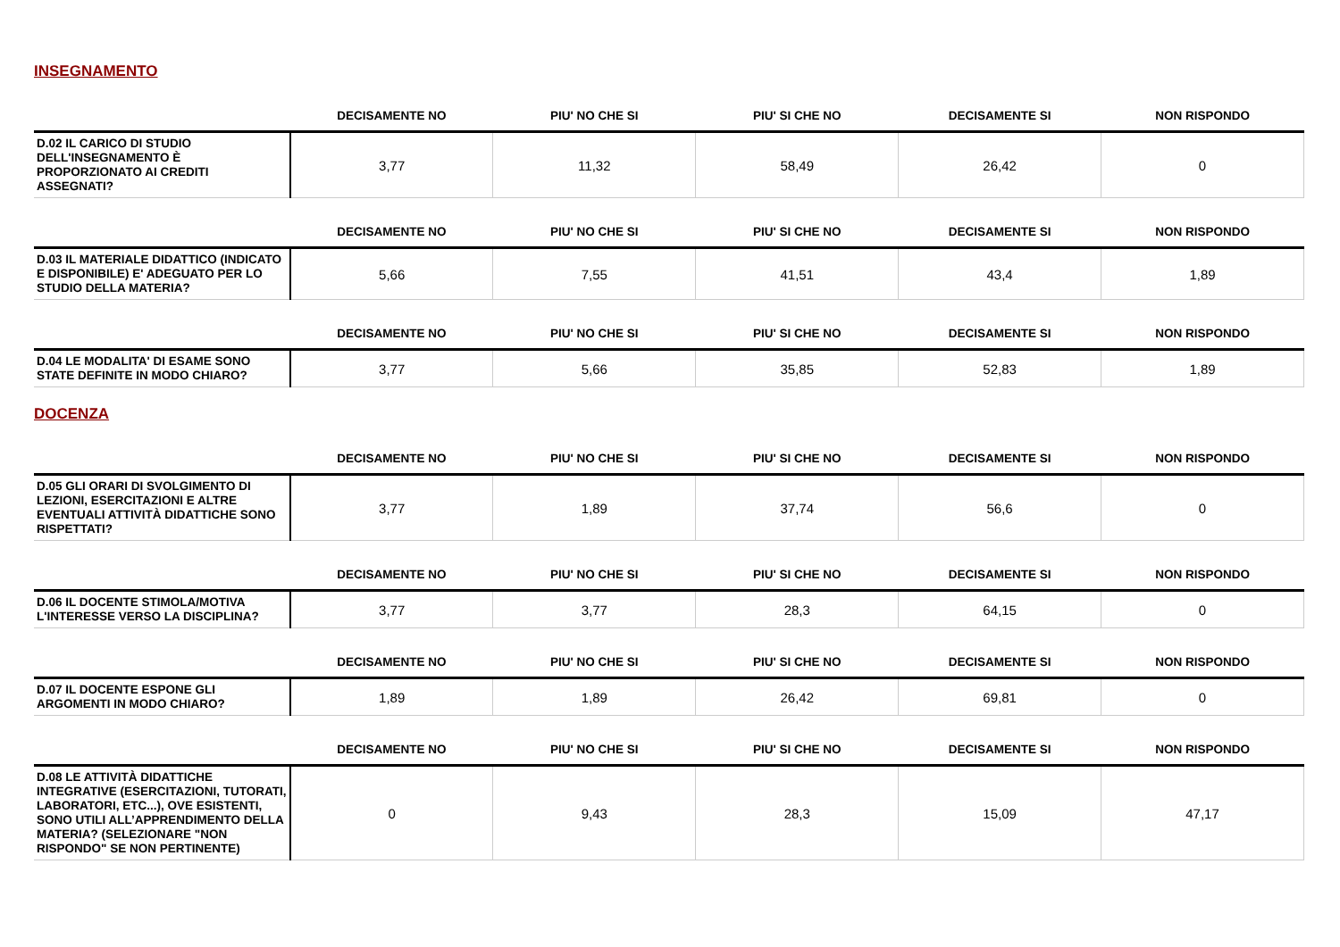INSEGNAMENTO
| | DECISAMENTE NO | PIU' NO CHE SI | PIU' SI CHE NO | DECISAMENTE SI | NON RISPONDO |
| --- | --- | --- | --- | --- | --- |
| D.02 IL CARICO DI STUDIO DELL'INSEGNAMENTO È PROPORZIONATO AI CREDITI ASSEGNATI? | 3,77 | 11,32 | 58,49 | 26,42 | 0 |
| | DECISAMENTE NO | PIU' NO CHE SI | PIU' SI CHE NO | DECISAMENTE SI | NON RISPONDO |
| --- | --- | --- | --- | --- | --- |
| D.03 IL MATERIALE DIDATTICO (INDICATO E DISPONIBILE) E' ADEGUATO PER LO STUDIO DELLA MATERIA? | 5,66 | 7,55 | 41,51 | 43,4 | 1,89 |
| | DECISAMENTE NO | PIU' NO CHE SI | PIU' SI CHE NO | DECISAMENTE SI | NON RISPONDO |
| --- | --- | --- | --- | --- | --- |
| D.04 LE MODALITA' DI ESAME SONO STATE DEFINITE IN MODO CHIARO? | 3,77 | 5,66 | 35,85 | 52,83 | 1,89 |
DOCENZA
| | DECISAMENTE NO | PIU' NO CHE SI | PIU' SI CHE NO | DECISAMENTE SI | NON RISPONDO |
| --- | --- | --- | --- | --- | --- |
| D.05 GLI ORARI DI SVOLGIMENTO DI LEZIONI, ESERCITAZIONI E ALTRE EVENTUALI ATTIVITÀ DIDATTICHE SONO RISPETTATI? | 3,77 | 1,89 | 37,74 | 56,6 | 0 |
| | DECISAMENTE NO | PIU' NO CHE SI | PIU' SI CHE NO | DECISAMENTE SI | NON RISPONDO |
| --- | --- | --- | --- | --- | --- |
| D.06 IL DOCENTE STIMOLA/MOTIVA L'INTERESSE VERSO LA DISCIPLINA? | 3,77 | 3,77 | 28,3 | 64,15 | 0 |
| | DECISAMENTE NO | PIU' NO CHE SI | PIU' SI CHE NO | DECISAMENTE SI | NON RISPONDO |
| --- | --- | --- | --- | --- | --- |
| D.07 IL DOCENTE ESPONE GLI ARGOMENTI IN MODO CHIARO? | 1,89 | 1,89 | 26,42 | 69,81 | 0 |
| | DECISAMENTE NO | PIU' NO CHE SI | PIU' SI CHE NO | DECISAMENTE SI | NON RISPONDO |
| --- | --- | --- | --- | --- | --- |
| D.08 LE ATTIVITÀ DIDATTICHE INTEGRATIVE (ESERCITAZIONI, TUTORATI, LABORATORI, ETC...), OVE ESISTENTI, SONO UTILI ALL’APPRENDIMENTO DELLA MATERIA? (SELEZIONARE "NON RISPONDO" SE NON PERTINENTE) | 0 | 9,43 | 28,3 | 15,09 | 47,17 |